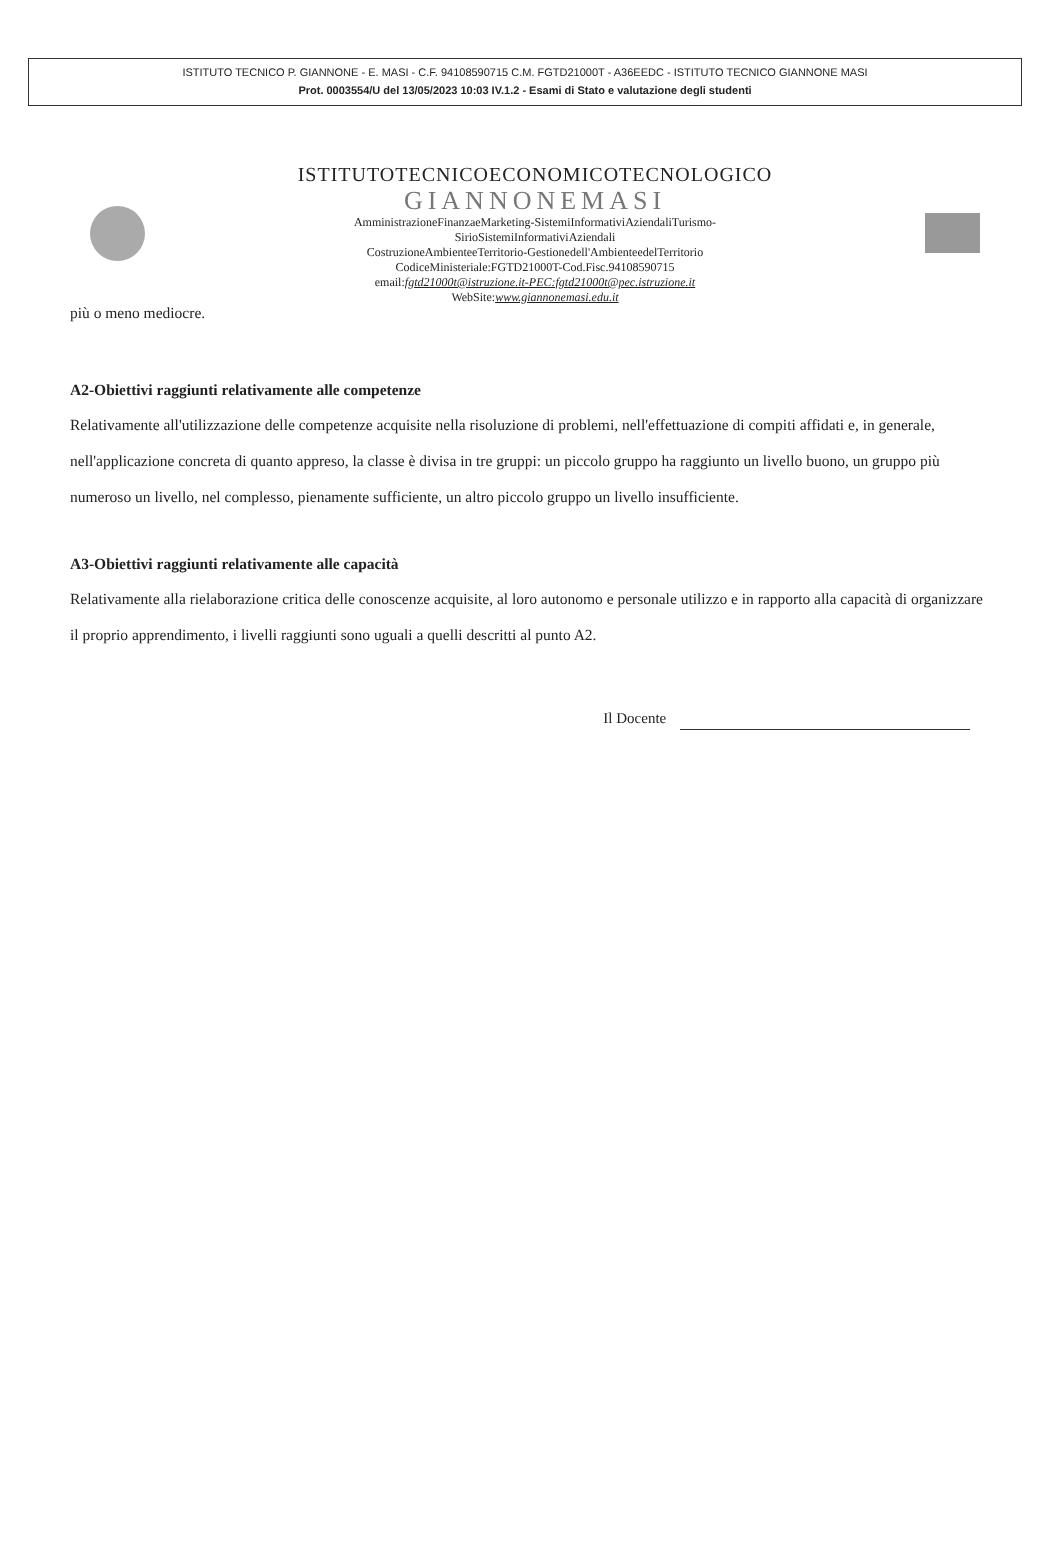ISTITUTO TECNICO P. GIANNONE - E. MASI - C.F. 94108590715 C.M. FGTD21000T - A36EEDC - ISTITUTO TECNICO GIANNONE MASI
Prot. 0003554/U del 13/05/2023 10:03 IV.1.2 - Esami di Stato e valutazione degli studenti
ISTITUTOTECNICOECONOMICOTECNOLOGICO
GIANNONEMASI
AmministrazioneFinanzaeMarketing-SistemiInformativiAziendaliTurismo-
SirioSistemiInformativiAziendali
CostruzioneAmbienteeTerritorio-Gestionedell'AmbienteedelTerritorio
CodiceMinisteriale:FGTD21000T-Cod.Fisc.94108590715
email:fgtd21000t@istruzione.it-PEC:fgtd21000t@pec.istruzione.it
WebSite:www.giannonemasi.edu.it
più o meno mediocre.
A2-Obiettivi raggiunti relativamente alle competenze
Relativamente all'utilizzazione delle competenze acquisite nella risoluzione di problemi, nell'effettuazione di compiti affidati e, in generale, nell'applicazione concreta di quanto appreso, la classe è divisa in tre gruppi: un piccolo gruppo ha raggiunto un livello buono, un gruppo più numeroso un livello, nel complesso, pienamente sufficiente, un altro piccolo gruppo un livello insufficiente.
A3-Obiettivi raggiunti relativamente alle capacità
Relativamente alla rielaborazione critica delle conoscenze acquisite, al loro autonomo e personale utilizzo e in rapporto alla capacità di organizzare il proprio apprendimento, i livelli raggiunti sono uguali a quelli descritti al punto A2.
Il Docente